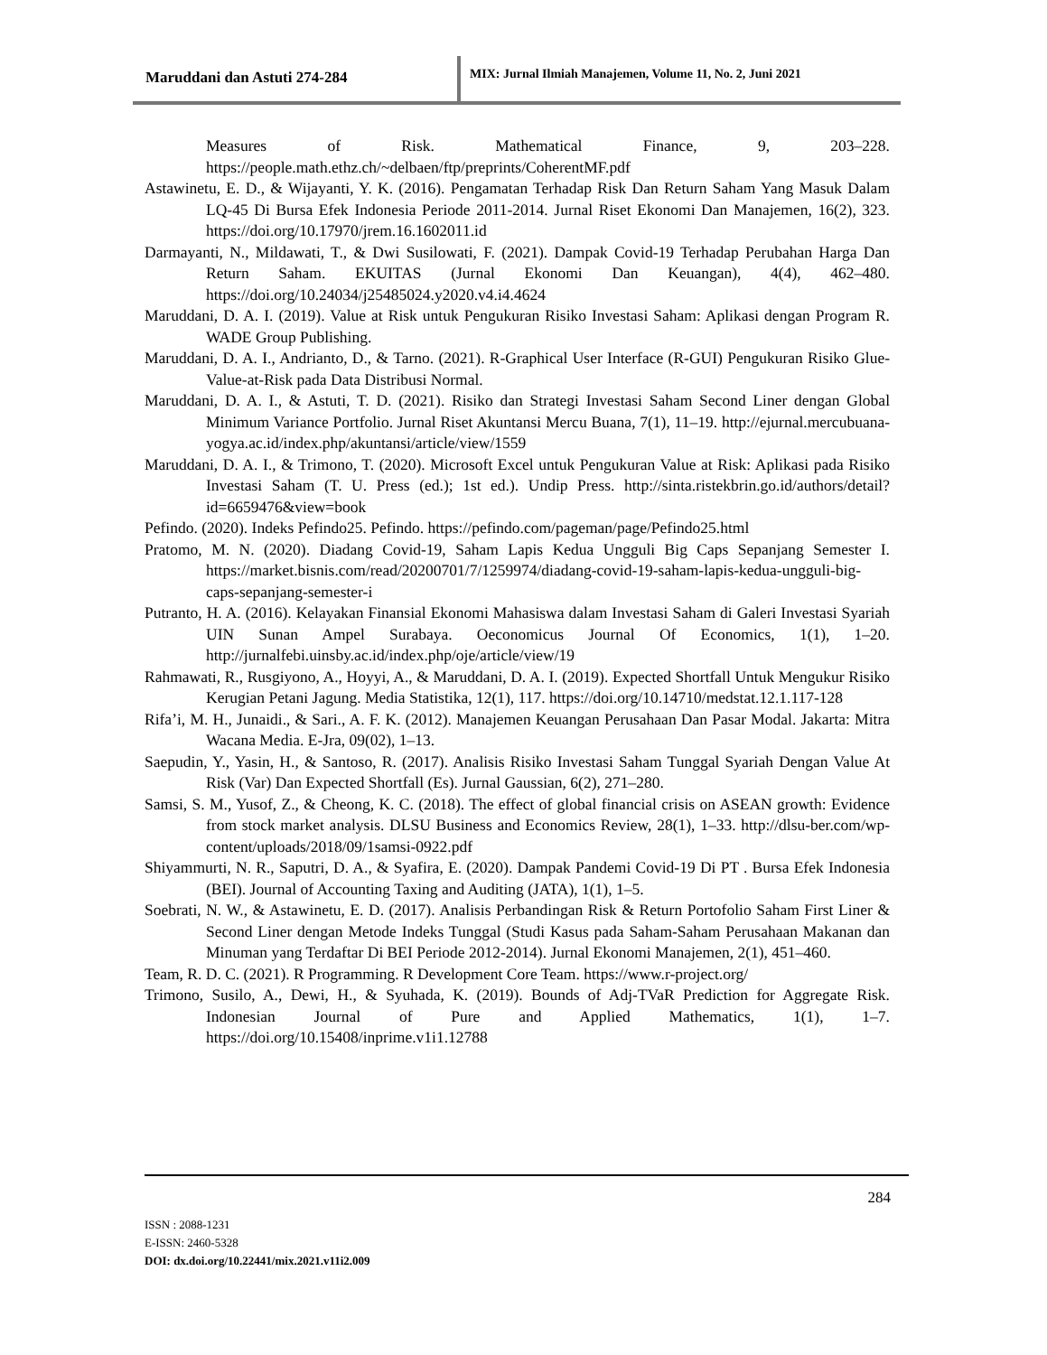Maruddani dan Astuti 274-284
MIX: Jurnal Ilmiah Manajemen, Volume 11, No. 2, Juni 2021
Measures of Risk. Mathematical Finance, 9, 203–228. https://people.math.ethz.ch/~delbaen/ftp/preprints/CoherentMF.pdf
Astawinetu, E. D., & Wijayanti, Y. K. (2016). Pengamatan Terhadap Risk Dan Return Saham Yang Masuk Dalam LQ-45 Di Bursa Efek Indonesia Periode 2011-2014. Jurnal Riset Ekonomi Dan Manajemen, 16(2), 323. https://doi.org/10.17970/jrem.16.1602011.id
Darmayanti, N., Mildawati, T., & Dwi Susilowati, F. (2021). Dampak Covid-19 Terhadap Perubahan Harga Dan Return Saham. EKUITAS (Jurnal Ekonomi Dan Keuangan), 4(4), 462–480. https://doi.org/10.24034/j25485024.y2020.v4.i4.4624
Maruddani, D. A. I. (2019). Value at Risk untuk Pengukuran Risiko Investasi Saham: Aplikasi dengan Program R. WADE Group Publishing.
Maruddani, D. A. I., Andrianto, D., & Tarno. (2021). R-Graphical User Interface (R-GUI) Pengukuran Risiko Glue-Value-at-Risk pada Data Distribusi Normal.
Maruddani, D. A. I., & Astuti, T. D. (2021). Risiko dan Strategi Investasi Saham Second Liner dengan Global Minimum Variance Portfolio. Jurnal Riset Akuntansi Mercu Buana, 7(1), 11–19. http://ejurnal.mercubuana-yogya.ac.id/index.php/akuntansi/article/view/1559
Maruddani, D. A. I., & Trimono, T. (2020). Microsoft Excel untuk Pengukuran Value at Risk: Aplikasi pada Risiko Investasi Saham (T. U. Press (ed.); 1st ed.). Undip Press. http://sinta.ristekbrin.go.id/authors/detail?id=6659476&view=book
Pefindo. (2020). Indeks Pefindo25. Pefindo. https://pefindo.com/pageman/page/Pefindo25.html
Pratomo, M. N. (2020). Diadang Covid-19, Saham Lapis Kedua Ungguli Big Caps Sepanjang Semester I. https://market.bisnis.com/read/20200701/7/1259974/diadang-covid-19-saham-lapis-kedua-ungguli-big-caps-sepanjang-semester-i
Putranto, H. A. (2016). Kelayakan Finansial Ekonomi Mahasiswa dalam Investasi Saham di Galeri Investasi Syariah UIN Sunan Ampel Surabaya. Oeconomicus Journal Of Economics, 1(1), 1–20. http://jurnalfebi.uinsby.ac.id/index.php/oje/article/view/19
Rahmawati, R., Rusgiyono, A., Hoyyi, A., & Maruddani, D. A. I. (2019). Expected Shortfall Untuk Mengukur Risiko Kerugian Petani Jagung. Media Statistika, 12(1), 117. https://doi.org/10.14710/medstat.12.1.117-128
Rifa’i, M. H., Junaidi., & Sari., A. F. K. (2012). Manajemen Keuangan Perusahaan Dan Pasar Modal. Jakarta: Mitra Wacana Media. E-Jra, 09(02), 1–13.
Saepudin, Y., Yasin, H., & Santoso, R. (2017). Analisis Risiko Investasi Saham Tunggal Syariah Dengan Value At Risk (Var) Dan Expected Shortfall (Es). Jurnal Gaussian, 6(2), 271–280.
Samsi, S. M., Yusof, Z., & Cheong, K. C. (2018). The effect of global financial crisis on ASEAN growth: Evidence from stock market analysis. DLSU Business and Economics Review, 28(1), 1–33. http://dlsu-ber.com/wp-content/uploads/2018/09/1samsi-0922.pdf
Shiyammurti, N. R., Saputri, D. A., & Syafira, E. (2020). Dampak Pandemi Covid-19 Di PT . Bursa Efek Indonesia (BEI). Journal of Accounting Taxing and Auditing (JATA), 1(1), 1–5.
Soebrati, N. W., & Astawinetu, E. D. (2017). Analisis Perbandingan Risk & Return Portofolio Saham First Liner & Second Liner dengan Metode Indeks Tunggal (Studi Kasus pada Saham-Saham Perusahaan Makanan dan Minuman yang Terdaftar Di BEI Periode 2012-2014). Jurnal Ekonomi Manajemen, 2(1), 451–460.
Team, R. D. C. (2021). R Programming. R Development Core Team. https://www.r-project.org/
Trimono, Susilo, A., Dewi, H., & Syuhada, K. (2019). Bounds of Adj-TVaR Prediction for Aggregate Risk. Indonesian Journal of Pure and Applied Mathematics, 1(1), 1–7. https://doi.org/10.15408/inprime.v1i1.12788
284
ISSN : 2088-1231
E-ISSN: 2460-5328
DOI: dx.doi.org/10.22441/mix.2021.v11i2.009